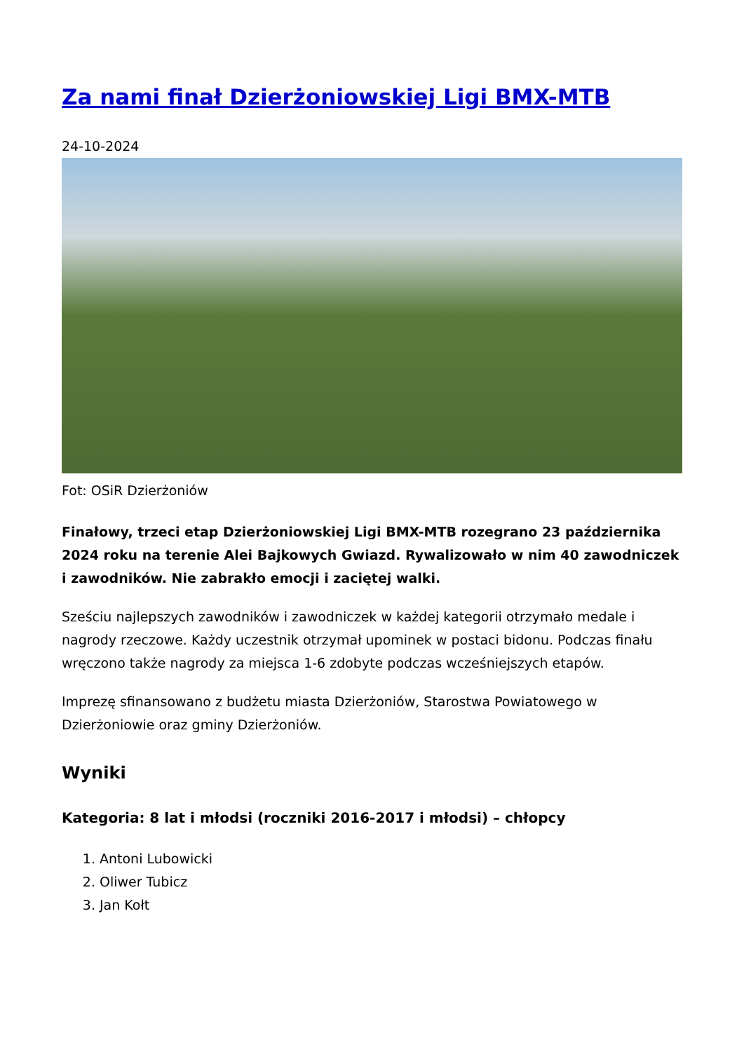Za nami finał Dzierżoniowskiej Ligi BMX-MTB
24-10-2024
Fot: OSiR Dzierżoniów
Finałowy, trzeci etap Dzierżoniowskiej Ligi BMX-MTB rozegrano 23 października 2024 roku na terenie Alei Bajkowych Gwiazd. Rywalizowało w nim 40 zawodniczek i zawodników. Nie zabrakło emocji i zaciętej walki.
Sześciu najlepszych zawodników i zawodniczek w każdej kategorii otrzymało medale i nagrody rzeczowe. Każdy uczestnik otrzymał upominek w postaci bidonu. Podczas finału wręczono także nagrody za miejsca 1-6 zdobyte podczas wcześniejszych etapów.
Imprezę sfinansowano z budżetu miasta Dzierżoniów, Starostwa Powiatowego w Dzierżoniowie oraz gminy Dzierżoniów.
Wyniki
Kategoria: 8 lat i młodsi (roczniki 2016-2017 i młodsi) – chłopcy
1. Antoni Lubowicki
2. Oliwer Tubicz
3. Jan Kołt